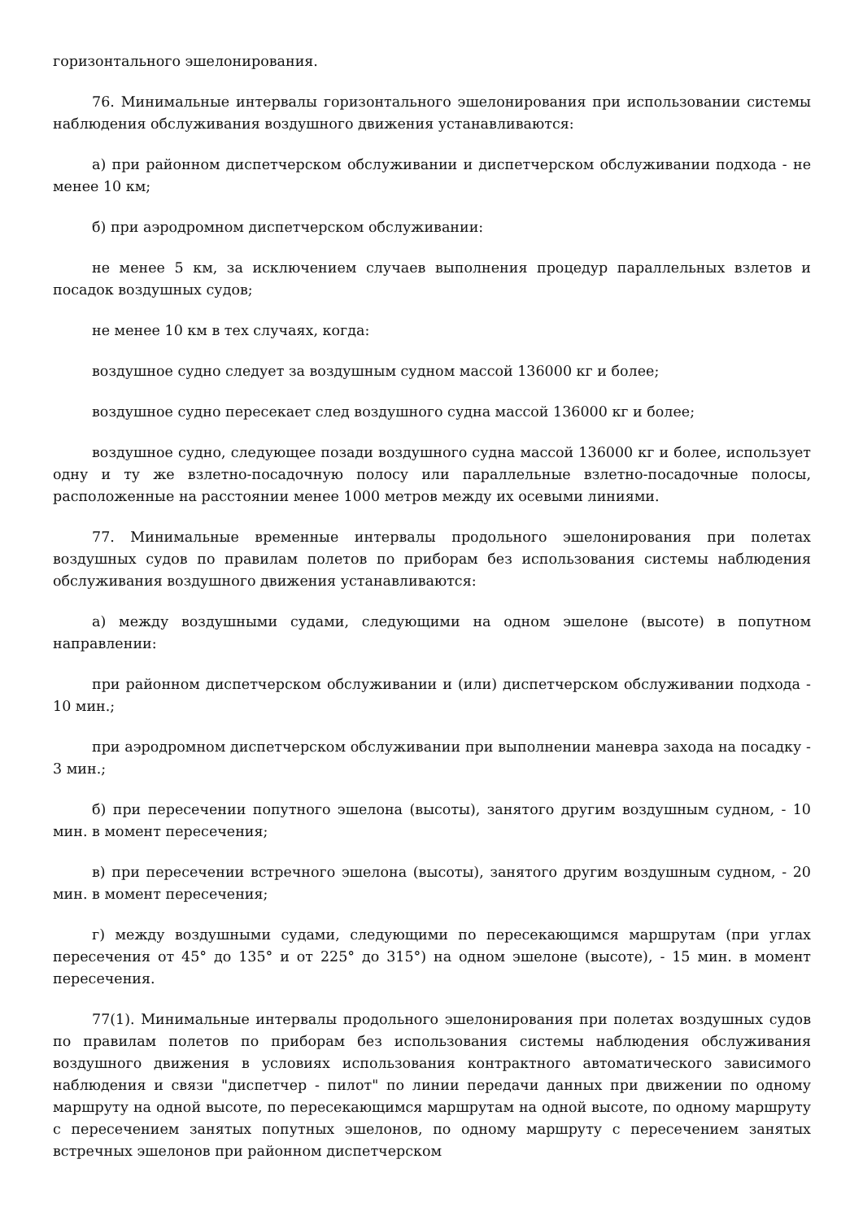горизонтального эшелонирования.
76. Минимальные интервалы горизонтального эшелонирования при использовании системы наблюдения обслуживания воздушного движения устанавливаются:
а) при районном диспетчерском обслуживании и диспетчерском обслуживании подхода - не менее 10 км;
б) при аэродромном диспетчерском обслуживании:
не менее 5 км, за исключением случаев выполнения процедур параллельных взлетов и посадок воздушных судов;
не менее 10 км в тех случаях, когда:
воздушное судно следует за воздушным судном массой 136000 кг и более;
воздушное судно пересекает след воздушного судна массой 136000 кг и более;
воздушное судно, следующее позади воздушного судна массой 136000 кг и более, использует одну и ту же взлетно-посадочную полосу или параллельные взлетно-посадочные полосы, расположенные на расстоянии менее 1000 метров между их осевыми линиями.
77. Минимальные временные интервалы продольного эшелонирования при полетах воздушных судов по правилам полетов по приборам без использования системы наблюдения обслуживания воздушного движения устанавливаются:
а) между воздушными судами, следующими на одном эшелоне (высоте) в попутном направлении:
при районном диспетчерском обслуживании и (или) диспетчерском обслуживании подхода - 10 мин.;
при аэродромном диспетчерском обслуживании при выполнении маневра захода на посадку - 3 мин.;
б) при пересечении попутного эшелона (высоты), занятого другим воздушным судном, - 10 мин. в момент пересечения;
в) при пересечении встречного эшелона (высоты), занятого другим воздушным судном, - 20 мин. в момент пересечения;
г) между воздушными судами, следующими по пересекающимся маршрутам (при углах пересечения от 45° до 135° и от 225° до 315°) на одном эшелоне (высоте), - 15 мин. в момент пересечения.
77(1). Минимальные интервалы продольного эшелонирования при полетах воздушных судов по правилам полетов по приборам без использования системы наблюдения обслуживания воздушного движения в условиях использования контрактного автоматического зависимого наблюдения и связи "диспетчер - пилот" по линии передачи данных при движении по одному маршруту на одной высоте, по пересекающимся маршрутам на одной высоте, по одному маршруту с пересечением занятых попутных эшелонов, по одному маршруту с пересечением занятых встречных эшелонов при районном диспетчерском